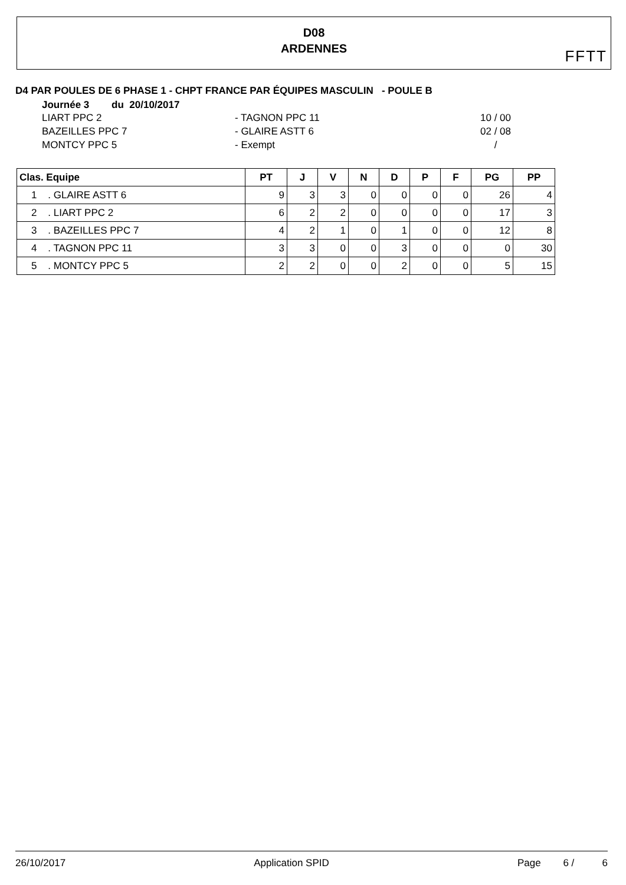D08
ARDENNES
FFTT
D4 PAR POULES DE 6 PHASE 1 - CHPT FRANCE PAR ÉQUIPES MASCULIN - POULE B
Journée 3 du 20/10/2017
LIART PPC 2 - TAGNON PPC 11 10 / 00 BAZEILLES PPC 7 - GLAIRE ASTT 6 02 / 08 MONTCY PPC 5 - Exempt /
| Clas. Equipe | PT | J | V | N | D | P | F | PG | PP |
| --- | --- | --- | --- | --- | --- | --- | --- | --- | --- |
| 1 . GLAIRE ASTT 6 | 9 | 3 | 3 | 0 | 0 | 0 | 0 | 26 | 4 |
| 2 . LIART PPC 2 | 6 | 2 | 2 | 0 | 0 | 0 | 0 | 17 | 3 |
| 3 . BAZEILLES PPC 7 | 4 | 2 | 1 | 0 | 1 | 0 | 0 | 12 | 8 |
| 4 . TAGNON PPC 11 | 3 | 3 | 0 | 0 | 3 | 0 | 0 | 0 | 30 |
| 5 . MONTCY PPC 5 | 2 | 2 | 0 | 0 | 2 | 0 | 0 | 5 | 15 |
26/10/2017 Application SPID Page 6 / 6